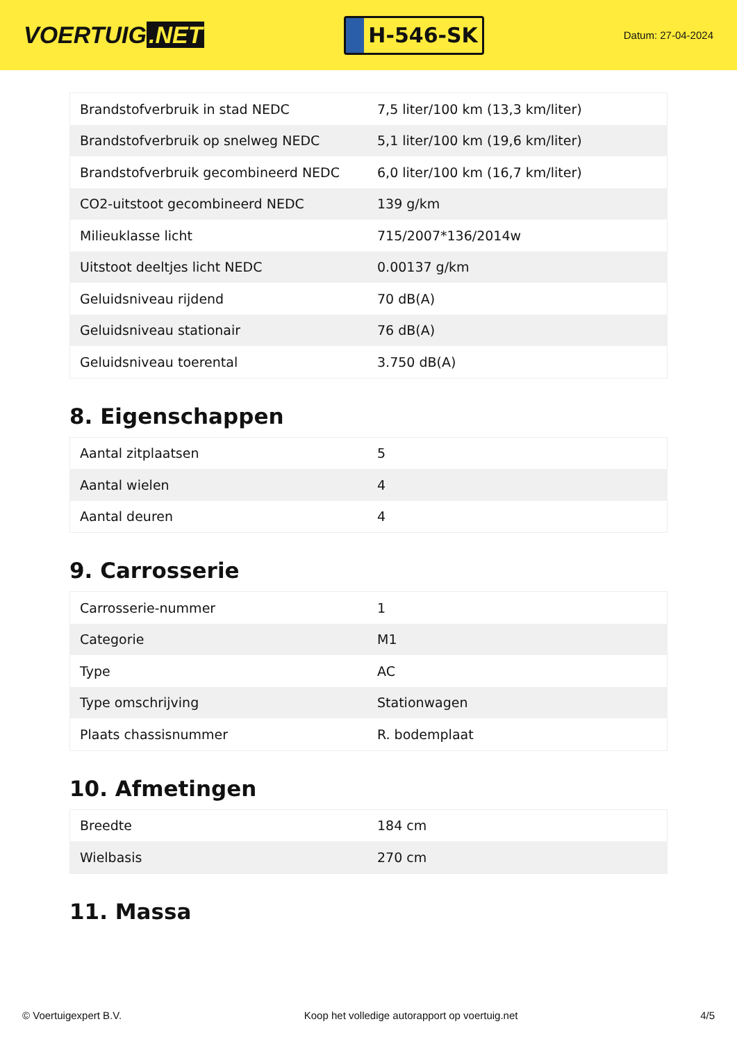VOERTUIG.NET
H-546-SK
Datum: 27-04-2024
| Brandstofverbruik in stad NEDC | 7,5 liter/100 km (13,3 km/liter) |
| Brandstofverbruik op snelweg NEDC | 5,1 liter/100 km (19,6 km/liter) |
| Brandstofverbruik gecombineerd NEDC | 6,0 liter/100 km (16,7 km/liter) |
| CO2-uitstoot gecombineerd NEDC | 139 g/km |
| Milieuklasse licht | 715/2007*136/2014w |
| Uitstoot deeltjes licht NEDC | 0.00137 g/km |
| Geluidsniveau rijdend | 70 dB(A) |
| Geluidsniveau stationair | 76 dB(A) |
| Geluidsniveau toerental | 3.750 dB(A) |
8. Eigenschappen
| Aantal zitplaatsen | 5 |
| Aantal wielen | 4 |
| Aantal deuren | 4 |
9. Carrosserie
| Carrosserie-nummer | 1 |
| Categorie | M1 |
| Type | AC |
| Type omschrijving | Stationwagen |
| Plaats chassisnummer | R. bodemplaat |
10. Afmetingen
| Breedte | 184 cm |
| Wielbasis | 270 cm |
11. Massa
© Voertuigexpert B.V. Koop het volledige autorapport op voertuig.net 4/5